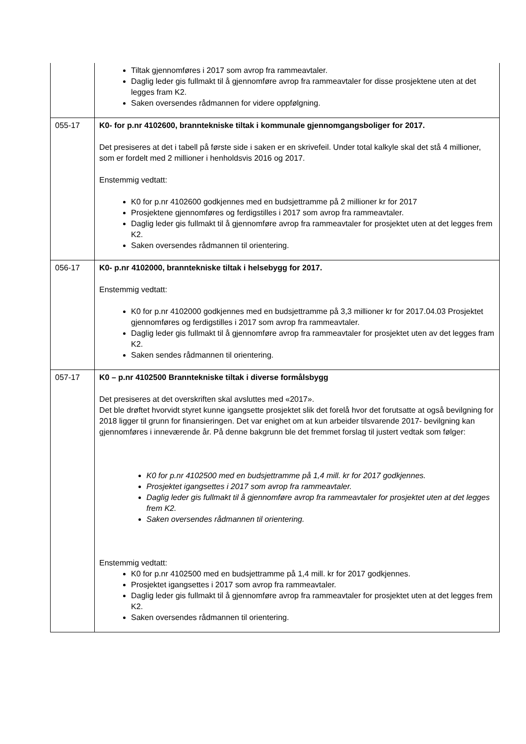| | Tiltak gjennomføres i 2017 som avrop fra rammeavtaler. Daglig leder gis fullmakt til å gjennomføre avrop fra rammeavtaler for disse prosjektene uten at det legges fram K2. Saken oversendes rådmannen for videre oppfølgning. |
| 055-17 | K0- for p.nr 4102600, branntekniske tiltak i kommunale gjennomgangsboliger for 2017. Det presiseres at det i tabell på første side i saken er en skrivefeil. Under total kalkyle skal det stå 4 millioner, som er fordelt med 2 millioner i henholdsvis 2016 og 2017. Enstemmig vedtatt: K0 for p.nr 4102600 godkjennes med en budsjettramme på 2 millioner kr for 2017 Prosjektene gjennomføres og ferdigstilles i 2017 som avrop fra rammeavtaler. Daglig leder gis fullmakt til å gjennomføre avrop fra rammeavtaler for prosjektet uten at det legges frem K2. Saken oversendes rådmannen til orientering. |
| 056-17 | K0- p.nr 4102000, branntekniske tiltak i helsebygg for 2017. Enstemmig vedtatt: K0 for p.nr 4102000 godkjennes med en budsjettramme på 3,3 millioner kr for 2017.04.03 Prosjektet gjennomføres og ferdigstilles i 2017 som avrop fra rammeavtaler. Daglig leder gis fullmakt til å gjennomføre avrop fra rammeavtaler for prosjektet uten av det legges fram K2. Saken sendes rådmannen til orientering. |
| 057-17 | K0 – p.nr 4102500 Branntekniske tiltak i diverse formålsbygg Det presiseres at det overskriften skal avsluttes med «2017». Det ble drøftet hvorvidt styret kunne igangsette prosjektet slik det forelå hvor det forutsatte at også bevilgning for 2018 ligger til grunn for finansieringen. Det var enighet om at kun arbeider tilsvarende 2017- bevilgning kan gjennomføres i inneværende år. På denne bakgrunn ble det fremmet forslag til justert vedtak som følger: K0 for p.nr 4102500 med en budsjettramme på 1,4 mill. kr for 2017 godkjennes. Prosjektet igangsettes i 2017 som avrop fra rammeavtaler. Daglig leder gis fullmakt til å gjennomføre avrop fra rammeavtaler for prosjektet uten at det legges frem K2. Saken oversendes rådmannen til orientering. Enstemmig vedtatt: K0 for p.nr 4102500 med en budsjettramme på 1,4 mill. kr for 2017 godkjennes. Prosjektet igangsettes i 2017 som avrop fra rammeavtaler. Daglig leder gis fullmakt til å gjennomføre avrop fra rammeavtaler for prosjektet uten at det legges frem K2. Saken oversendes rådmannen til orientering. |